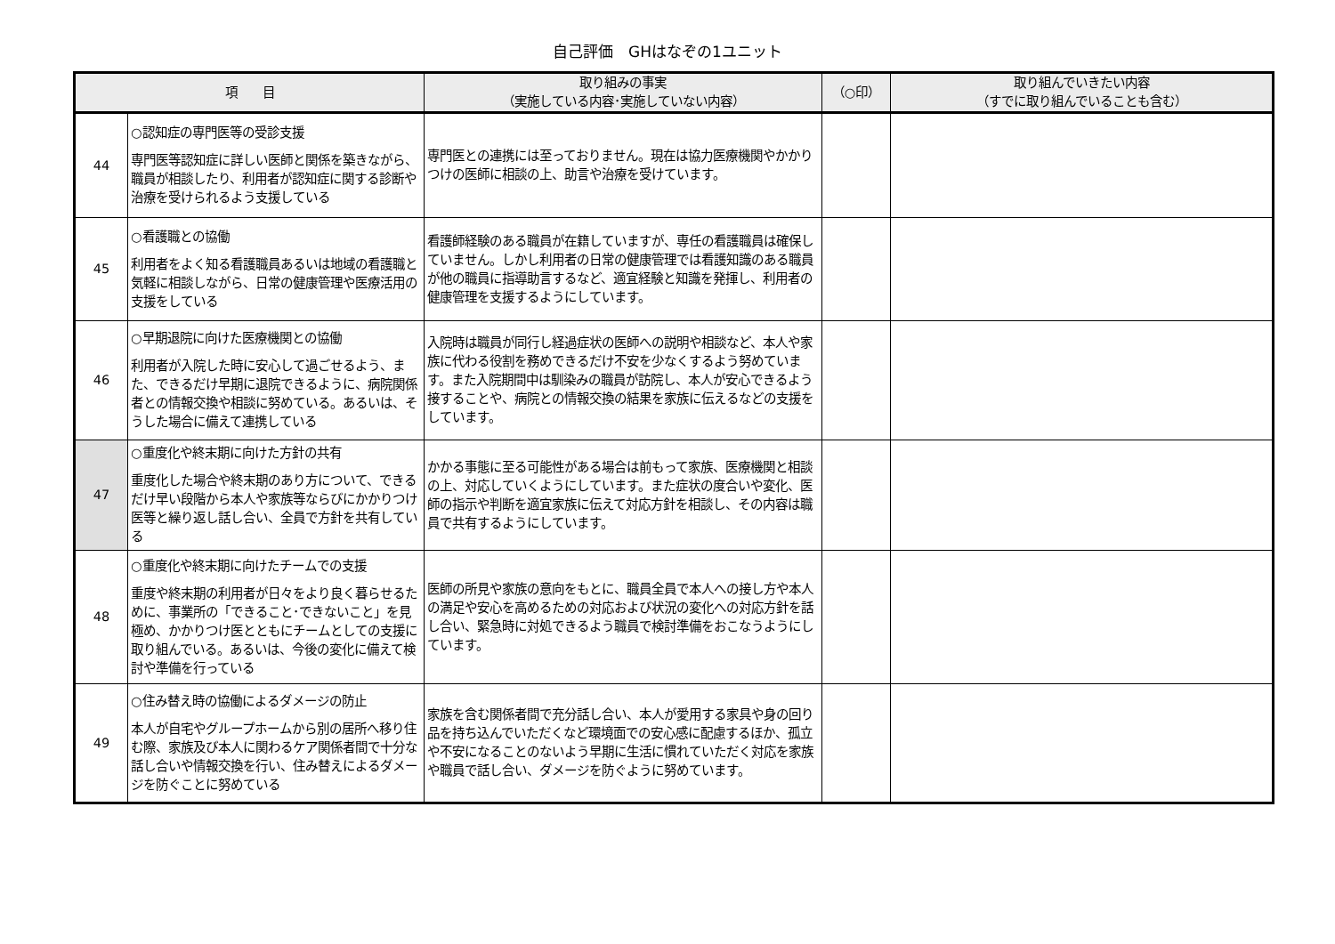自己評価　GHはなぞの1ユニット
| 項 目 | | 取り組みの事実 （実施している内容･実施していない内容） | （○印） | 取り組んでいきたい内容 （すでに取り組んでいることも含む） |
| --- | --- | --- | --- | --- |
| 44 | ○認知症の専門医等の受診支援 専門医等認知症に詳しい医師と関係を築きながら、職員が相談したり、利用者が認知症に関する診断や治療を受けられるよう支援している | 専門医との連携には至っておりません。現在は協力医療機関やかかりつけの医師に相談の上、助言や治療を受けています。 | | |
| 45 | ○看護職との協働 利用者をよく知る看護職員あるいは地域の看護職と気軽に相談しながら、日常の健康管理や医療活用の支援をしている | 看護師経験のある職員が在籍していますが、専任の看護職員は確保していません。しかし利用者の日常の健康管理では看護知識のある職員が他の職員に指導助言するなど、適宜経験と知識を発揮し、利用者の健康管理を支援するようにしています。 | | |
| 46 | ○早期退院に向けた医療機関との協働 利用者が入院した時に安心して過ごせるよう、また、できるだけ早期に退院できるように、病院関係者との情報交換や相談に努めている。あるいは、そうした場合に備えて連携している | 入院時は職員が同行し経過症状の医師への説明や相談など、本人や家族に代わる役割を務めできるだけ不安を少なくするよう努めています。また入院期間中は馴染みの職員が訪院し、本人が安心できるよう接することや、病院との情報交換の結果を家族に伝えるなどの支援をしています。 | | |
| 47 | ○重度化や終末期に向けた方針の共有 重度化した場合や終末期のあり方について、できるだけ早い段階から本人や家族等ならびにかかりつけ医等と繰り返し話し合い、全員で方針を共有している | かかる事態に至る可能性がある場合は前もって家族、医療機関と相談の上、対応していくようにしています。また症状の度合いや変化、医師の指示や判断を適宜家族に伝えて対応方針を相談し、その内容は職員で共有するようにしています。 | | |
| 48 | ○重度化や終末期に向けたチームでの支援 重度や終末期の利用者が日々をより良く暮らせるために、事業所の「できること･できないこと」を見極め、かかりつけ医とともにチームとしての支援に取り組んでいる。あるいは、今後の変化に備えて検討や準備を行っている | 医師の所見や家族の意向をもとに、職員全員で本人への接し方や本人の満足や安心を高めるための対応および状況の変化への対応方針を話し合い、緊急時に対処できるよう職員で検討準備をおこなうようにしています。 | | |
| 49 | ○住み替え時の協働によるダメージの防止 本人が自宅やグループホームから別の居所へ移り住む際、家族及び本人に関わるケア関係者間で十分な話し合いや情報交換を行い、住み替えによるダメージを防ぐことに努めている | 家族を含む関係者間で充分話し合い、本人が愛用する家具や身の回り品を持ち込んでいただくなど環境面での安心感に配慮するほか、孤立や不安になることのないよう早期に生活に慣れていただく対応を家族や職員で話し合い、ダメージを防ぐように努めています。 | | |